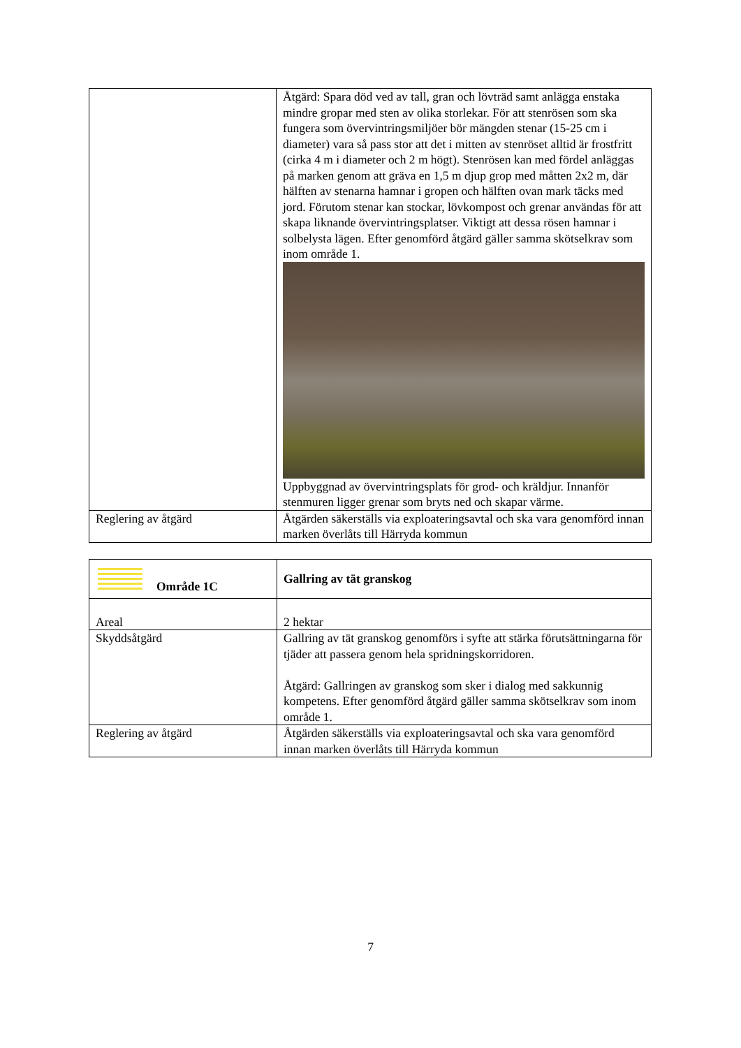| | Åtgärd: Spara död ved av tall, gran och lövträd samt anlägga enstaka mindre gropar med sten av olika storlekar. För att stenrösen som ska fungera som övervintringsmiljöer bör mängden stenar (15-25 cm i diameter) vara så pass stor att det i mitten av stenröset alltid är frostfritt (cirka 4 m i diameter och 2 m högt). Stenrösen kan med fördel anläggas på marken genom att gräva en 1,5 m djup grop med måtten 2x2 m, där hälften av stenarna hamnar i gropen och hälften ovan mark täcks med jord. Förutom stenar kan stockar, lövkompost och grenar användas för att skapa liknande övervintringsplatser. Viktigt att dessa rösen hamnar i solbelysta lägen. Efter genomförd åtgärd gäller samma skötselkrav som inom område 1. Uppbyggnad av övervintringsplats för grod- och kräldjur. Innanför stenmuren ligger grenar som bryts ned och skapar värme. |
| Reglering av åtgärd | Åtgärden säkerställs via exploateringsavtal och ska vara genomförd innan marken överlåts till Härryda kommun |
| Område 1C | Gallring av tät granskog |
| Areal | 2 hektar |
| Skyddsåtgärd | Gallring av tät granskog genomförs i syfte att stärka förutsättningarna för tjäder att passera genom hela spridningskorridoren. Åtgärd: Gallringen av granskog som sker i dialog med sakkunnig kompetens. Efter genomförd åtgärd gäller samma skötselkrav som inom område 1. |
| Reglering av åtgärd | Åtgärden säkerställs via exploateringsavtal och ska vara genomförd innan marken överlåts till Härryda kommun |
7